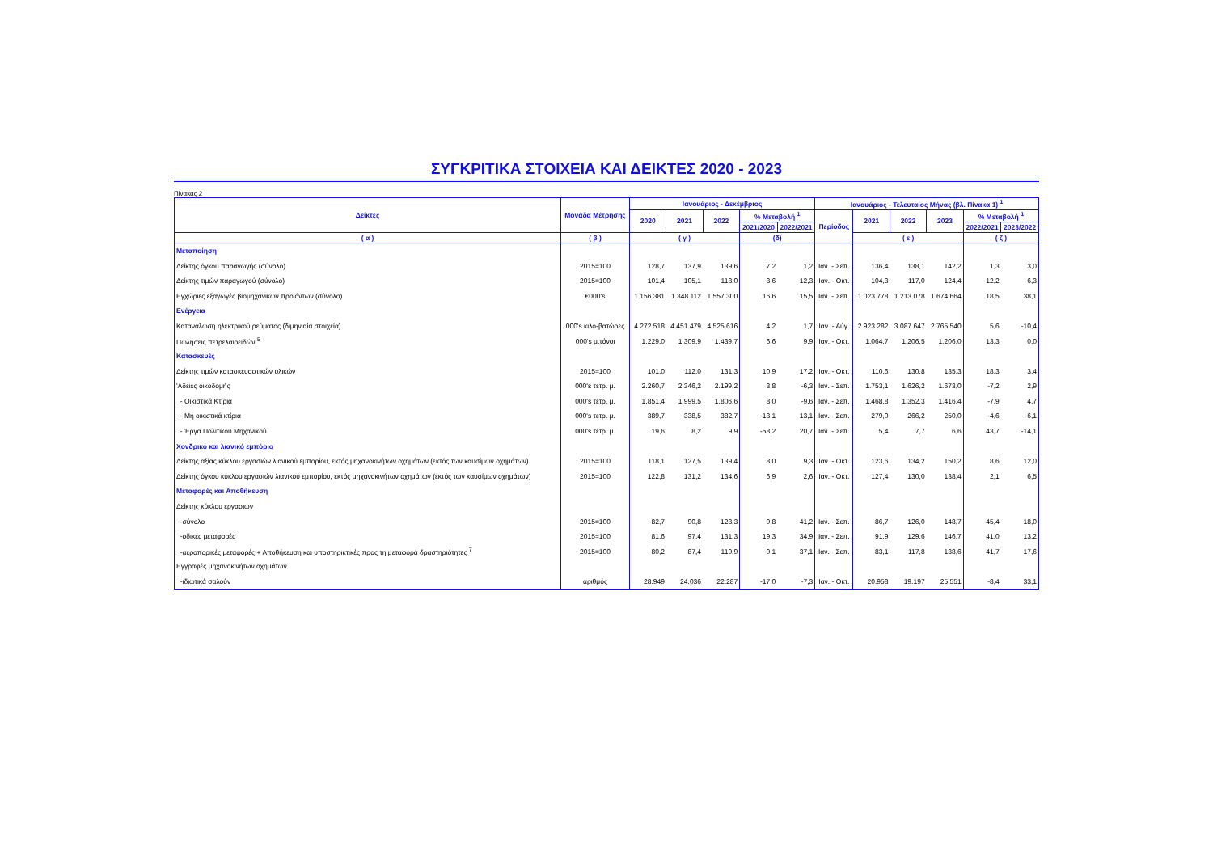ΣΥΓΚΡΙΤΙΚΑ ΣΤΟΙΧΕΙΑ ΚΑΙ ΔΕΙΚΤΕΣ 2020 - 2023
Πίνακας 2
| Δείκτες | Μονάδα Μέτρησης | Ιανουάριος - Δεκέμβριος | | | | | Ιανουάριος - Τελευταίος Μήνας (βλ. Πίνακα 1) <sup>1</sup> | | | | | |
| --- | --- | --- | --- | --- | --- | --- | --- | --- | --- | --- | --- | --- |
| | | 2020 | 2021 | 2022 | % Μεταβολή <sup>1</sup> | | Περίοδος | 2021 | 2022 | 2023 | % Μεταβολή <sup>1</sup> | |
| | | | | | 2021/2020 | 2022/2021 | | | | | 2022/2021 | 2023/2022 |
| ( α ) | ( β ) | ( γ ) | | | (δ) | | | ( ε ) | | | ( ζ ) | |
| Μεταποίηση | | | | | | | | | | | | |
| Δείκτης όγκου παραγωγής (σύνολο) | 2015=100 | 128,7 | 137,9 | 139,6 | 7,2 | 1,2 | Ιαν. - Σεπ. | 136,4 | 138,1 | 142,2 | 1,3 | 3,0 |
| Δείκτης τιμών παραγωγού (σύνολο) | 2015=100 | 101,4 | 105,1 | 118,0 | 3,6 | 12,3 | Ιαν. - Οκτ. | 104,3 | 117,0 | 124,4 | 12,2 | 6,3 |
| Εγχώριες εξαγωγές βιομηχανικών προϊόντων (σύνολο) | €000's | 1.156.381 | 1.348.112 | 1.557.300 | 16,6 | 15,5 | Ιαν. - Σεπ. | 1.023.778 | 1.213.078 | 1.674.664 | 18,5 | 38,1 |
| Ενέργεια | | | | | | | | | | | | |
| Κατανάλωση ηλεκτρικού ρεύματος (διμηνιαία στοιχεία) | 000's κιλο-βατώρες | 4.272.518 | 4.451.479 | 4.525.616 | 4,2 | 1,7 | Ιαν. - Αύγ. | 2.923.282 | 3.087.647 | 2.765.540 | 5,6 | -10,4 |
| Πωλήσεις πετρελαιοειδών <sup>5</sup> | 000's μ.τόνοι | 1.229,0 | 1.309,9 | 1.439,7 | 6,6 | 9,9 | Ιαν. - Οκτ. | 1.064,7 | 1.206,5 | 1.206,0 | 13,3 | 0,0 |
| Κατασκευές | | | | | | | | | | | | |
| Δείκτης τιμών κατασκευαστικών υλικών | 2015=100 | 101,0 | 112,0 | 131,3 | 10,9 | 17,2 | Ιαν. - Οκτ. | 110,6 | 130,8 | 135,3 | 18,3 | 3,4 |
| 'Αδειες οικοδομής | 000's τετρ. μ. | 2.260,7 | 2.346,2 | 2.199,2 | 3,8 | -6,3 | Ιαν. - Σεπ. | 1.753,1 | 1.626,2 | 1.673,0 | -7,2 | 2,9 |
| - Οικιστικά Κτίρια | 000's τετρ. μ. | 1.851,4 | 1.999,5 | 1.806,6 | 8,0 | -9,6 | Ιαν. - Σεπ. | 1.468,8 | 1.352,3 | 1.416,4 | -7,9 | 4,7 |
| - Μη οικιστικά κτίρια | 000's τετρ. μ. | 389,7 | 338,5 | 382,7 | -13,1 | 13,1 | Ιαν. - Σεπ. | 279,0 | 266,2 | 250,0 | -4,6 | -6,1 |
| - Έργα Πολιτικού Μηχανικού | 000's τετρ. μ. | 19,6 | 8,2 | 9,9 | -58,2 | 20,7 | Ιαν. - Σεπ. | 5,4 | 7,7 | 6,6 | 43,7 | -14,1 |
| Χονδρικό και λιανικό εμπόριο | | | | | | | | | | | | |
| Δείκτης αξίας κύκλου εργασιών λιανικού εμπορίου, εκτός μηχανοκινήτων οχημάτων (εκτός των καυσίμων οχημάτων) | 2015=100 | 118,1 | 127,5 | 139,4 | 8,0 | 9,3 | Ιαν. - Οκτ. | 123,6 | 134,2 | 150,2 | 8,6 | 12,0 |
| Δείκτης όγκου κύκλου εργασιών λιανικού εμπορίου, εκτός μηχανοκινήτων οχημάτων (εκτός των καυσίμων οχημάτων) | 2015=100 | 122,8 | 131,2 | 134,6 | 6,9 | 2,6 | Ιαν. - Οκτ. | 127,4 | 130,0 | 138,4 | 2,1 | 6,5 |
| Μεταφορές και Αποθήκευση | | | | | | | | | | | | |
| Δείκτης κύκλου εργασιών | | | | | | | | | | | | |
| -σύνολο | 2015=100 | 82,7 | 90,8 | 128,3 | 9,8 | 41,2 | Ιαν. - Σεπ. | 86,7 | 126,0 | 148,7 | 45,4 | 18,0 |
| -οδικές μεταφορές | 2015=100 | 81,6 | 97,4 | 131,3 | 19,3 | 34,9 | Ιαν. - Σεπ. | 91,9 | 129,6 | 146,7 | 41,0 | 13,2 |
| -αεροπορικές μεταφορές + Αποθήκευση και υποστηρικτικές προς τη μεταφορά δραστηριότητες <sup>7</sup> | 2015=100 | 80,2 | 87,4 | 119,9 | 9,1 | 37,1 | Ιαν. - Σεπ. | 83,1 | 117,8 | 138,6 | 41,7 | 17,6 |
| Εγγραφές μηχανοκινήτων οχημάτων | | | | | | | | | | | | |
| -ιδιωτικά σαλούν | αριθμός | 28.949 | 24.036 | 22.287 | -17,0 | -7,3 | Ιαν. - Οκτ. | 20.958 | 19.197 | 25.551 | -8,4 | 33,1 |